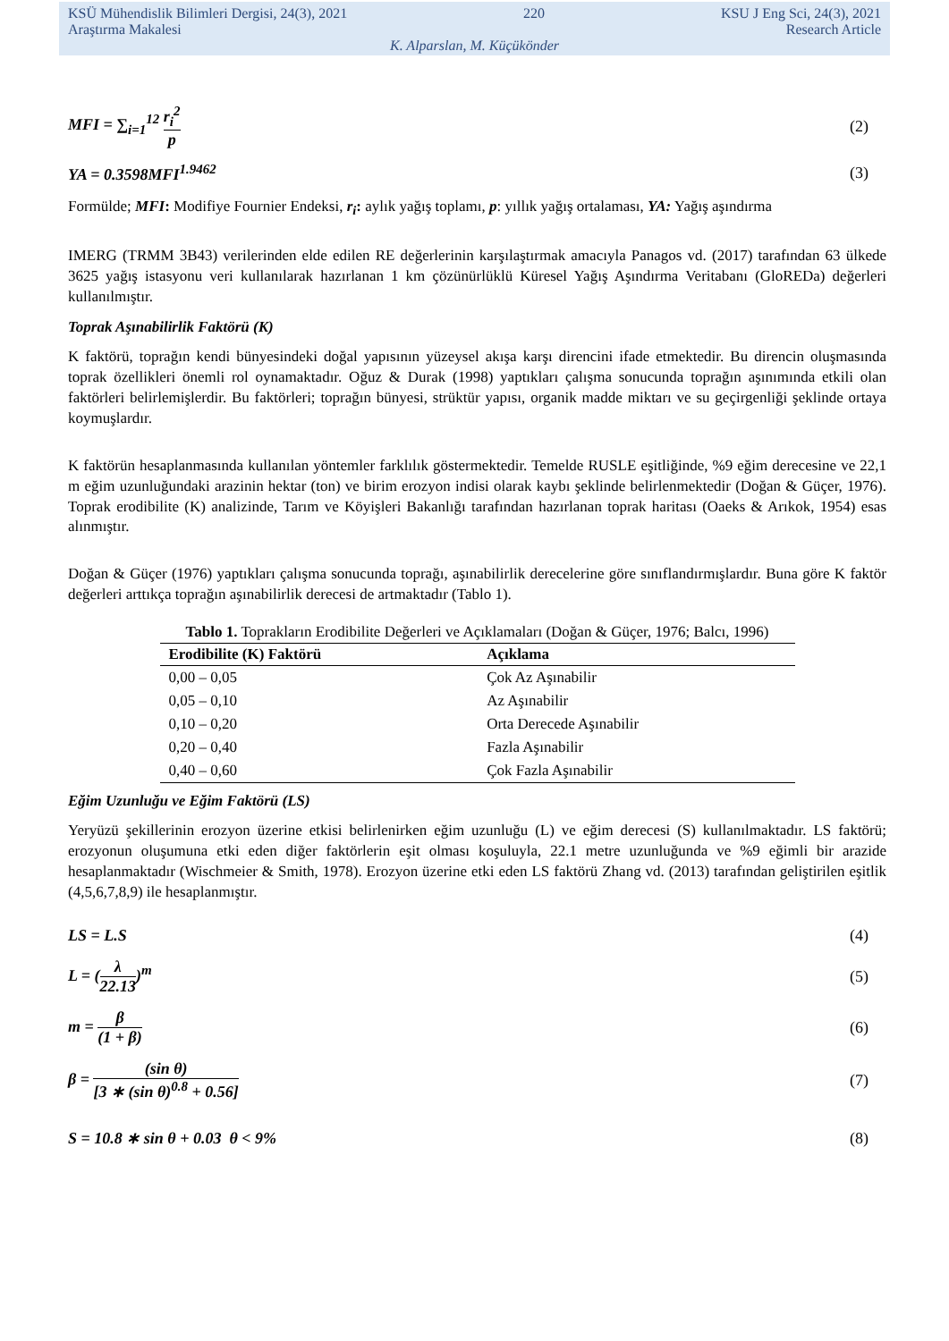KSÜ Mühendislik Bilimleri Dergisi, 24(3), 2021 220 KSU J Eng Sci, 24(3), 2021
Araştırma Makalesi Research Article
K. Alparslan, M. Küçükönder
MFI = ∑<sub>i=1</sub><sup>12</sup> r<sub>i</sub><sup>2</sup> p (2)
YA = 0.3598MFI<sup>1.9462</sup> (3)
Formülde; MFI: Modifiye Fournier Endeksi, r<sub>i</sub>: aylık yağış toplamı, p: yıllık yağış ortalaması, YA: Yağış aşındırma
IMERG (TRMM 3B43) verilerinden elde edilen RE değerlerinin karşılaştırmak amacıyla Panagos vd. (2017) tarafından 63 ülkede 3625 yağış istasyonu veri kullanılarak hazırlanan 1 km çözünürlüklü Küresel Yağış Aşındırma Veritabanı (GloREDa) değerleri kullanılmıştır.
Toprak Aşınabilirlik Faktörü (K)
K faktörü, toprağın kendi bünyesindeki doğal yapısının yüzeysel akışa karşı direncini ifade etmektedir. Bu direncin oluşmasında toprak özellikleri önemli rol oynamaktadır. Oğuz & Durak (1998) yaptıkları çalışma sonucunda toprağın aşınımında etkili olan faktörleri belirlemişlerdir. Bu faktörleri; toprağın bünyesi, strüktür yapısı, organik madde miktarı ve su geçirgenliği şeklinde ortaya koymuşlardır.
K faktörün hesaplanmasında kullanılan yöntemler farklılık göstermektedir. Temelde RUSLE eşitliğinde, %9 eğim derecesine ve 22,1 m eğim uzunluğundaki arazinin hektar (ton) ve birim erozyon indisi olarak kaybı şeklinde belirlenmektedir (Doğan & Güçer, 1976). Toprak erodibilite (K) analizinde, Tarım ve Köyişleri Bakanlığı tarafından hazırlanan toprak haritası (Oaeks & Arıkok, 1954) esas alınmıştır.
Doğan & Güçer (1976) yaptıkları çalışma sonucunda toprağı, aşınabilirlik derecelerine göre sınıflandırmışlardır. Buna göre K faktör değerleri arttıkça toprağın aşınabilirlik derecesi de artmaktadır (Tablo 1).
Tablo 1. Toprakların Erodibilite Değerleri ve Açıklamaları (Doğan & Güçer, 1976; Balcı, 1996)
| Erodibilite (K) Faktörü | Açıklama |
| --- | --- |
| 0,00 – 0,05 | Çok Az Aşınabilir |
| 0,05 – 0,10 | Az Aşınabilir |
| 0,10 – 0,20 | Orta Derecede Aşınabilir |
| 0,20 – 0,40 | Fazla Aşınabilir |
| 0,40 – 0,60 | Çok Fazla Aşınabilir |
Eğim Uzunluğu ve Eğim Faktörü (LS)
Yeryüzü şekillerinin erozyon üzerine etkisi belirlenirken eğim uzunluğu (L) ve eğim derecesi (S) kullanılmaktadır. LS faktörü; erozyonun oluşumuna etki eden diğer faktörlerin eşit olması koşuluyla, 22.1 metre uzunluğunda ve %9 eğimli bir arazide hesaplanmaktadır (Wischmeier & Smith, 1978). Erozyon üzerine etki eden LS faktörü Zhang vd. (2013) tarafından geliştirilen eşitlik (4,5,6,7,8,9) ile hesaplanmıştır.
LS = L.S (4)
L = (λ 22.13)<sup>m</sup> (5)
m = β (1 + β) (6)
β = (sin θ) [3 ∗ (sin θ)<sup>0.8</sup> + 0.56] (7)
S = 10.8 ∗ sin θ + 0.03 θ < 9% (8)